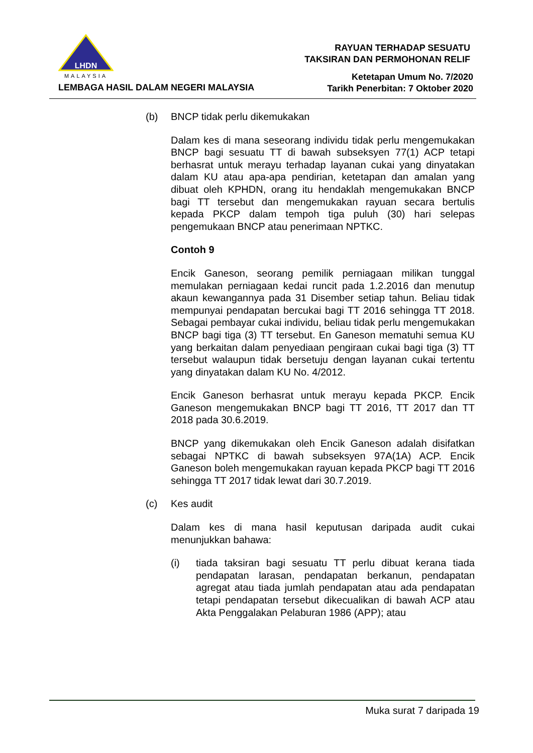LHDN
MALAYSIA
LEMBAGA HASIL DALAM NEGERI MALAYSIA
RAYUAN TERHADAP SESUATU
TAKSIRAN DAN PERMOHONAN RELIF
Ketetapan Umum No. 7/2020
Tarikh Penerbitan: 7 Oktober 2020
(b) BNCP tidak perlu dikemukakan
Dalam kes di mana seseorang individu tidak perlu mengemukakan BNCP bagi sesuatu TT di bawah subseksyen 77(1) ACP tetapi berhasrat untuk merayu terhadap layanan cukai yang dinyatakan dalam KU atau apa-apa pendirian, ketetapan dan amalan yang dibuat oleh KPHDN, orang itu hendaklah mengemukakan BNCP bagi TT tersebut dan mengemukakan rayuan secara bertulis kepada PKCP dalam tempoh tiga puluh (30) hari selepas pengemukaan BNCP atau penerimaan NPTKC.
Contoh 9
Encik Ganeson, seorang pemilik perniagaan milikan tunggal memulakan perniagaan kedai runcit pada 1.2.2016 dan menutup akaun kewangannya pada 31 Disember setiap tahun. Beliau tidak mempunyai pendapatan bercukai bagi TT 2016 sehingga TT 2018. Sebagai pembayar cukai individu, beliau tidak perlu mengemukakan BNCP bagi tiga (3) TT tersebut. En Ganeson mematuhi semua KU yang berkaitan dalam penyediaan pengiraan cukai bagi tiga (3) TT tersebut walaupun tidak bersetuju dengan layanan cukai tertentu yang dinyatakan dalam KU No. 4/2012.
Encik Ganeson berhasrat untuk merayu kepada PKCP. Encik Ganeson mengemukakan BNCP bagi TT 2016, TT 2017 dan TT 2018 pada 30.6.2019.
BNCP yang dikemukakan oleh Encik Ganeson adalah disifatkan sebagai NPTKC di bawah subseksyen 97A(1A) ACP. Encik Ganeson boleh mengemukakan rayuan kepada PKCP bagi TT 2016 sehingga TT 2017 tidak lewat dari 30.7.2019.
(c) Kes audit
Dalam kes di mana hasil keputusan daripada audit cukai menunjukkan bahawa:
(i) tiada taksiran bagi sesuatu TT perlu dibuat kerana tiada pendapatan larasan, pendapatan berkanun, pendapatan agregat atau tiada jumlah pendapatan atau ada pendapatan tetapi pendapatan tersebut dikecualikan di bawah ACP atau Akta Penggalakan Pelaburan 1986 (APP); atau
Muka surat 7 daripada 19